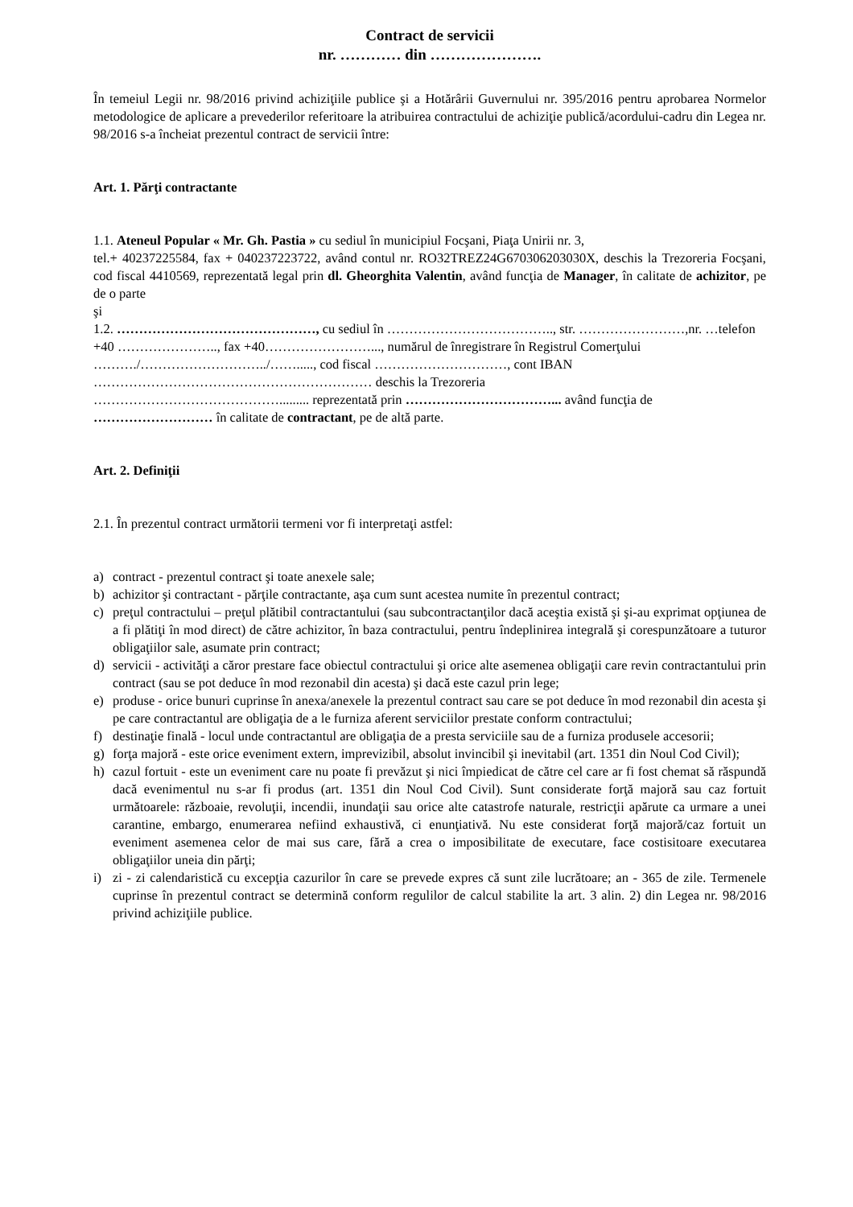Contract de servicii
nr. ………… din ………………….
În temeiul Legii nr. 98/2016 privind achiziţiile publice şi a Hotărârii Guvernului nr. 395/2016 pentru aprobarea Normelor metodologice de aplicare a prevederilor referitoare la atribuirea contractului de achiziţie publică/acordului-cadru din Legea nr. 98/2016 s-a încheiat prezentul contract de servicii între:
Art. 1. Părţi contractante
1.1. Ateneul Popular « Mr. Gh. Pastia » cu sediul în municipiul Focşani, Piaţa Unirii nr. 3,
tel.+ 40237225584, fax + 040237223722, având contul nr. RO32TREZ24G670306203030X, deschis la Trezoreria Focşani, cod fiscal 4410569, reprezentată legal prin dl. Gheorghita Valentin, având funcţia de Manager, în calitate de achizitor, pe de o parte
şi
1.2. ………………………………………, cu sediul în ……………………………….., str. ……………………,nr. …telefon +40 ………………….., fax +40……………………..., numărul de înregistrare în Registrul Comerţului ………./………………………../……....., cod fiscal …………………………, cont IBAN ……………………………………………………… deschis la Trezoreria
……………………………………......... reprezentată prin ……………………………... având funcţia de
……………………… în calitate de contractant, pe de altă parte.
Art. 2. Definiţii
2.1. În prezentul contract următorii termeni vor fi interpretaţi astfel:
a) contract - prezentul contract şi toate anexele sale;
b) achizitor şi contractant - părţile contractante, aşa cum sunt acestea numite în prezentul contract;
c) preţul contractului – preţul plătibil contractantului (sau subcontractanţilor dacă aceştia există şi şi-au exprimat opţiunea de a fi plătiţi în mod direct) de către achizitor, în baza contractului, pentru îndeplinirea integrală şi corespunzătoare a tuturor obligaţiilor sale, asumate prin contract;
d) servicii - activităţi a căror prestare face obiectul contractului şi orice alte asemenea obligaţii care revin contractantului prin contract (sau se pot deduce în mod rezonabil din acesta) şi dacă este cazul prin lege;
e) produse - orice bunuri cuprinse în anexa/anexele la prezentul contract sau care se pot deduce în mod rezonabil din acesta şi pe care contractantul are obligaţia de a le furniza aferent serviciilor prestate conform contractului;
f) destinaţie finală - locul unde contractantul are obligaţia de a presta serviciile sau de a furniza produsele accesorii;
g) forţa majoră - este orice eveniment extern, imprevizibil, absolut invincibil şi inevitabil (art. 1351 din Noul Cod Civil);
h) cazul fortuit - este un eveniment care nu poate fi prevăzut şi nici împiedicat de către cel care ar fi fost chemat să răspundă dacă evenimentul nu s-ar fi produs (art. 1351 din Noul Cod Civil). Sunt considerate forţă majoră sau caz fortuit următoarele: războaie, revoluţii, incendii, inundaţii sau orice alte catastrofe naturale, restricţii apărute ca urmare a unei carantine, embargo, enumerarea nefiind exhaustivă, ci enunţiativă. Nu este considerat forţă majoră/caz fortuit un eveniment asemenea celor de mai sus care, fără a crea o imposibilitate de executare, face costisitoare executarea obligaţiilor uneia din părţi;
i) zi - zi calendaristică cu excepţia cazurilor în care se prevede expres că sunt zile lucrătoare; an - 365 de zile. Termenele cuprinse în prezentul contract se determină conform regulilor de calcul stabilite la art. 3 alin. 2) din Legea nr. 98/2016 privind achiziţiile publice.